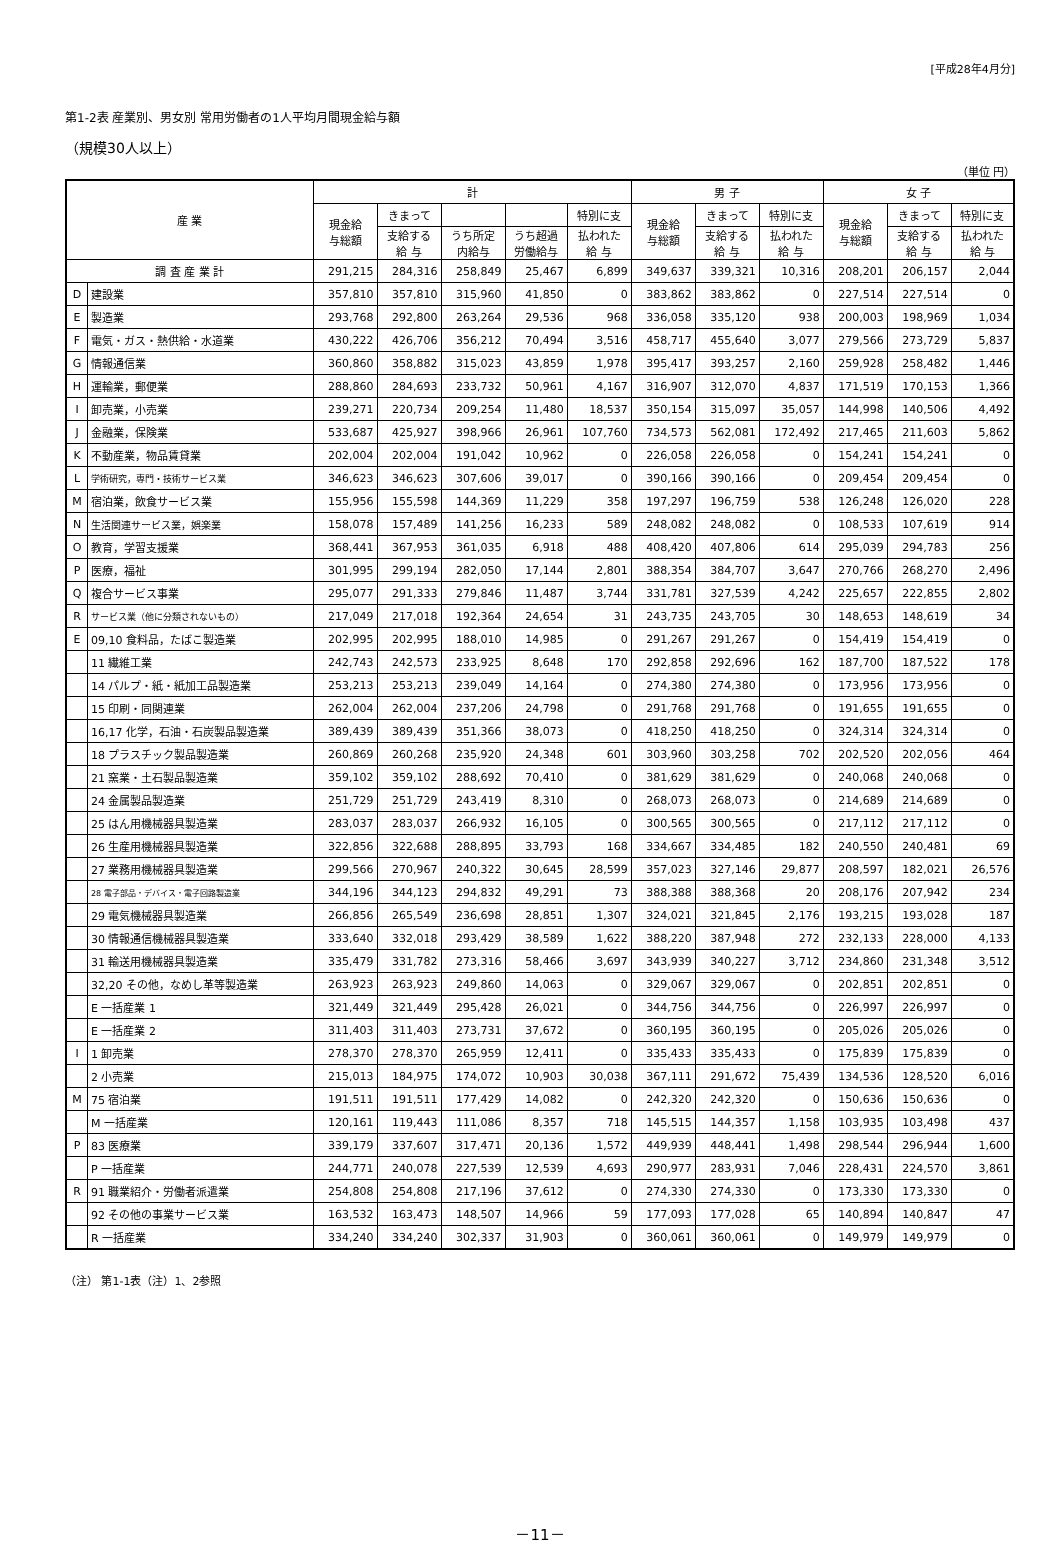[平成28年4月分]
第1-2表 産業別、男女別 常用労働者の1人平均月間現金給与額
（規模30人以上）
（単位 円）
| 産 業 | | 計 | | | | | 男 子 | | | 女 子 | | |
| --- | --- | --- | --- | --- | --- | --- | --- | --- | --- | --- | --- | --- |
| | | 現金給 与総額 | きまって | | | 特別に支 | 現金給 与総額 | きまって | 特別に支 | 現金給 与総額 | きまって | 特別に支 |
| | | | 支給する 給 与 | うち所定 内給与 | うち超過 労働給与 | 払われた 給 与 | | 支給する 給 与 | 払われた 給 与 | | 支給する 給 与 | 払われた 給 与 |
| 調 査 産 業 計 | | 291,215 | 284,316 | 258,849 | 25,467 | 6,899 | 349,637 | 339,321 | 10,316 | 208,201 | 206,157 | 2,044 |
| D | 建設業 | 357,810 | 357,810 | 315,960 | 41,850 | 0 | 383,862 | 383,862 | 0 | 227,514 | 227,514 | 0 |
| E | 製造業 | 293,768 | 292,800 | 263,264 | 29,536 | 968 | 336,058 | 335,120 | 938 | 200,003 | 198,969 | 1,034 |
| F | 電気・ガス・熱供給・水道業 | 430,222 | 426,706 | 356,212 | 70,494 | 3,516 | 458,717 | 455,640 | 3,077 | 279,566 | 273,729 | 5,837 |
| G | 情報通信業 | 360,860 | 358,882 | 315,023 | 43,859 | 1,978 | 395,417 | 393,257 | 2,160 | 259,928 | 258,482 | 1,446 |
| H | 運輸業，郵便業 | 288,860 | 284,693 | 233,732 | 50,961 | 4,167 | 316,907 | 312,070 | 4,837 | 171,519 | 170,153 | 1,366 |
| I | 卸売業，小売業 | 239,271 | 220,734 | 209,254 | 11,480 | 18,537 | 350,154 | 315,097 | 35,057 | 144,998 | 140,506 | 4,492 |
| J | 金融業，保険業 | 533,687 | 425,927 | 398,966 | 26,961 | 107,760 | 734,573 | 562,081 | 172,492 | 217,465 | 211,603 | 5,862 |
| K | 不動産業，物品賃貸業 | 202,004 | 202,004 | 191,042 | 10,962 | 0 | 226,058 | 226,058 | 0 | 154,241 | 154,241 | 0 |
| L | 学術研究，専門・技術サービス業 | 346,623 | 346,623 | 307,606 | 39,017 | 0 | 390,166 | 390,166 | 0 | 209,454 | 209,454 | 0 |
| M | 宿泊業，飲食サービス業 | 155,956 | 155,598 | 144,369 | 11,229 | 358 | 197,297 | 196,759 | 538 | 126,248 | 126,020 | 228 |
| N | 生活関連サービス業，娯楽業 | 158,078 | 157,489 | 141,256 | 16,233 | 589 | 248,082 | 248,082 | 0 | 108,533 | 107,619 | 914 |
| O | 教育，学習支援業 | 368,441 | 367,953 | 361,035 | 6,918 | 488 | 408,420 | 407,806 | 614 | 295,039 | 294,783 | 256 |
| P | 医療，福祉 | 301,995 | 299,194 | 282,050 | 17,144 | 2,801 | 388,354 | 384,707 | 3,647 | 270,766 | 268,270 | 2,496 |
| Q | 複合サービス事業 | 295,077 | 291,333 | 279,846 | 11,487 | 3,744 | 331,781 | 327,539 | 4,242 | 225,657 | 222,855 | 2,802 |
| R | サービス業（他に分類されないもの） | 217,049 | 217,018 | 192,364 | 24,654 | 31 | 243,735 | 243,705 | 30 | 148,653 | 148,619 | 34 |
| E | 09,10 食料品，たばこ製造業 | 202,995 | 202,995 | 188,010 | 14,985 | 0 | 291,267 | 291,267 | 0 | 154,419 | 154,419 | 0 |
| | 11 繊維工業 | 242,743 | 242,573 | 233,925 | 8,648 | 170 | 292,858 | 292,696 | 162 | 187,700 | 187,522 | 178 |
| | 14 パルプ・紙・紙加工品製造業 | 253,213 | 253,213 | 239,049 | 14,164 | 0 | 274,380 | 274,380 | 0 | 173,956 | 173,956 | 0 |
| | 15 印刷・同関連業 | 262,004 | 262,004 | 237,206 | 24,798 | 0 | 291,768 | 291,768 | 0 | 191,655 | 191,655 | 0 |
| | 16,17 化学，石油・石炭製品製造業 | 389,439 | 389,439 | 351,366 | 38,073 | 0 | 418,250 | 418,250 | 0 | 324,314 | 324,314 | 0 |
| | 18 プラスチック製品製造業 | 260,869 | 260,268 | 235,920 | 24,348 | 601 | 303,960 | 303,258 | 702 | 202,520 | 202,056 | 464 |
| | 21 窯業・土石製品製造業 | 359,102 | 359,102 | 288,692 | 70,410 | 0 | 381,629 | 381,629 | 0 | 240,068 | 240,068 | 0 |
| | 24 金属製品製造業 | 251,729 | 251,729 | 243,419 | 8,310 | 0 | 268,073 | 268,073 | 0 | 214,689 | 214,689 | 0 |
| | 25 はん用機械器具製造業 | 283,037 | 283,037 | 266,932 | 16,105 | 0 | 300,565 | 300,565 | 0 | 217,112 | 217,112 | 0 |
| | 26 生産用機械器具製造業 | 322,856 | 322,688 | 288,895 | 33,793 | 168 | 334,667 | 334,485 | 182 | 240,550 | 240,481 | 69 |
| | 27 業務用機械器具製造業 | 299,566 | 270,967 | 240,322 | 30,645 | 28,599 | 357,023 | 327,146 | 29,877 | 208,597 | 182,021 | 26,576 |
| | 28 電子部品・デバイス・電子回路製造業 | 344,196 | 344,123 | 294,832 | 49,291 | 73 | 388,388 | 388,368 | 20 | 208,176 | 207,942 | 234 |
| | 29 電気機械器具製造業 | 266,856 | 265,549 | 236,698 | 28,851 | 1,307 | 324,021 | 321,845 | 2,176 | 193,215 | 193,028 | 187 |
| | 30 情報通信機械器具製造業 | 333,640 | 332,018 | 293,429 | 38,589 | 1,622 | 388,220 | 387,948 | 272 | 232,133 | 228,000 | 4,133 |
| | 31 輸送用機械器具製造業 | 335,479 | 331,782 | 273,316 | 58,466 | 3,697 | 343,939 | 340,227 | 3,712 | 234,860 | 231,348 | 3,512 |
| | 32,20 その他，なめし革等製造業 | 263,923 | 263,923 | 249,860 | 14,063 | 0 | 329,067 | 329,067 | 0 | 202,851 | 202,851 | 0 |
| | E 一括産業 1 | 321,449 | 321,449 | 295,428 | 26,021 | 0 | 344,756 | 344,756 | 0 | 226,997 | 226,997 | 0 |
| | E 一括産業 2 | 311,403 | 311,403 | 273,731 | 37,672 | 0 | 360,195 | 360,195 | 0 | 205,026 | 205,026 | 0 |
| I | 1 卸売業 | 278,370 | 278,370 | 265,959 | 12,411 | 0 | 335,433 | 335,433 | 0 | 175,839 | 175,839 | 0 |
| | 2 小売業 | 215,013 | 184,975 | 174,072 | 10,903 | 30,038 | 367,111 | 291,672 | 75,439 | 134,536 | 128,520 | 6,016 |
| M | 75 宿泊業 | 191,511 | 191,511 | 177,429 | 14,082 | 0 | 242,320 | 242,320 | 0 | 150,636 | 150,636 | 0 |
| | M 一括産業 | 120,161 | 119,443 | 111,086 | 8,357 | 718 | 145,515 | 144,357 | 1,158 | 103,935 | 103,498 | 437 |
| P | 83 医療業 | 339,179 | 337,607 | 317,471 | 20,136 | 1,572 | 449,939 | 448,441 | 1,498 | 298,544 | 296,944 | 1,600 |
| | P 一括産業 | 244,771 | 240,078 | 227,539 | 12,539 | 4,693 | 290,977 | 283,931 | 7,046 | 228,431 | 224,570 | 3,861 |
| R | 91 職業紹介・労働者派遣業 | 254,808 | 254,808 | 217,196 | 37,612 | 0 | 274,330 | 274,330 | 0 | 173,330 | 173,330 | 0 |
| | 92 その他の事業サービス業 | 163,532 | 163,473 | 148,507 | 14,966 | 59 | 177,093 | 177,028 | 65 | 140,894 | 140,847 | 47 |
| | R 一括産業 | 334,240 | 334,240 | 302,337 | 31,903 | 0 | 360,061 | 360,061 | 0 | 149,979 | 149,979 | 0 |
（注） 第1-1表（注）1、2参照
－11－